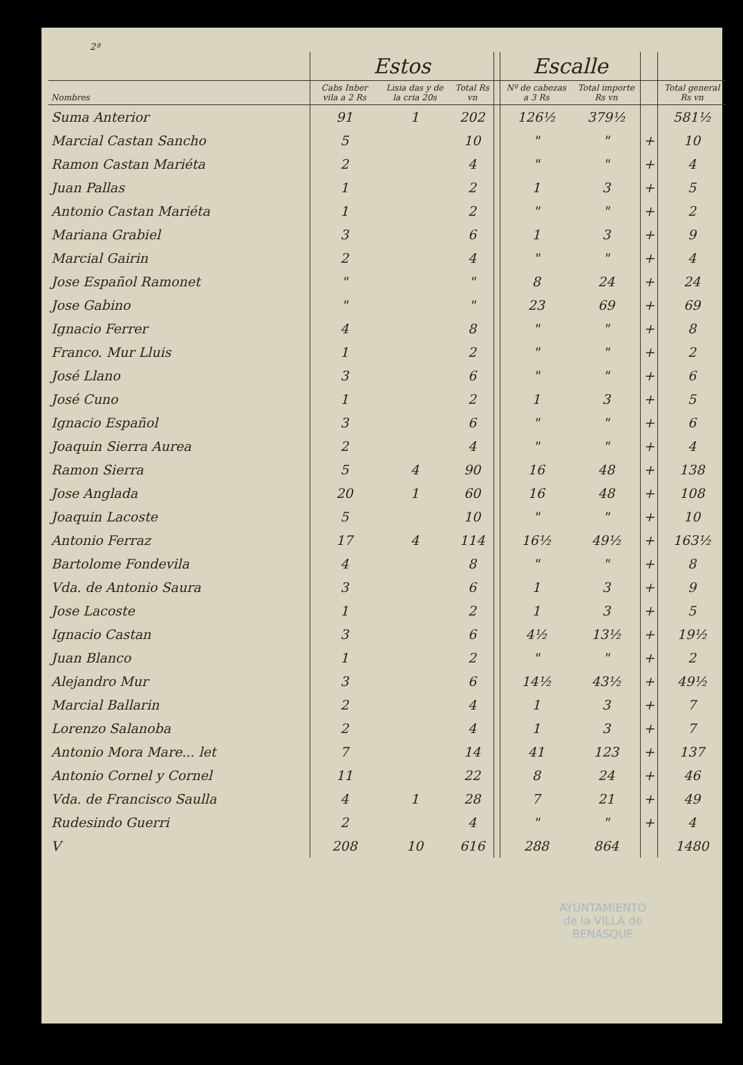2ª
| | Estos | | | | Escalle | | | |
| --- | --- | --- | --- | --- | --- | --- | --- | --- |
| Nombres | Cabs Inber vila a 2 Rs | Lisia das y de la cria 20s | Total Rs vn | | Nº de cabezas a 3 Rs | Total importe Rs vn | | Total general Rs vn |
| Suma Anterior | 91 | 1 | 202 | | 126½ | 379½ | | 581½ |
| Marcial Castan Sancho | 5 | | 10 | | " | " | + | 10 |
| Ramon Castan Mariéta | 2 | | 4 | | " | " | + | 4 |
| Juan Pallas | 1 | | 2 | | 1 | 3 | + | 5 |
| Antonio Castan Mariéta | 1 | | 2 | | " | " | + | 2 |
| Mariana Grabiel | 3 | | 6 | | 1 | 3 | + | 9 |
| Marcial Gairin | 2 | | 4 | | " | " | + | 4 |
| Jose Español Ramonet | " | | " | | 8 | 24 | + | 24 |
| Jose Gabino | " | | " | | 23 | 69 | + | 69 |
| Ignacio Ferrer | 4 | | 8 | | " | " | + | 8 |
| Franco. Mur Lluis | 1 | | 2 | | " | " | + | 2 |
| José Llano | 3 | | 6 | | " | " | + | 6 |
| José Cuno | 1 | | 2 | | 1 | 3 | + | 5 |
| Ignacio Español | 3 | | 6 | | " | " | + | 6 |
| Joaquin Sierra Aurea | 2 | | 4 | | " | " | + | 4 |
| Ramon Sierra | 5 | 4 | 90 | | 16 | 48 | + | 138 |
| Jose Anglada | 20 | 1 | 60 | | 16 | 48 | + | 108 |
| Joaquin Lacoste | 5 | | 10 | | " | " | + | 10 |
| Antonio Ferraz | 17 | 4 | 114 | | 16½ | 49½ | + | 163½ |
| Bartolome Fondevila | 4 | | 8 | | " | " | + | 8 |
| Vda. de Antonio Saura | 3 | | 6 | | 1 | 3 | + | 9 |
| Jose Lacoste | 1 | | 2 | | 1 | 3 | + | 5 |
| Ignacio Castan | 3 | | 6 | | 4½ | 13½ | + | 19½ |
| Juan Blanco | 1 | | 2 | | " | " | + | 2 |
| Alejandro Mur | 3 | | 6 | | 14½ | 43½ | + | 49½ |
| Marcial Ballarin | 2 | | 4 | | 1 | 3 | + | 7 |
| Lorenzo Salanoba | 2 | | 4 | | 1 | 3 | + | 7 |
| Antonio Mora Mare... let | 7 | | 14 | | 41 | 123 | + | 137 |
| Antonio Cornel y Cornel | 11 | | 22 | | 8 | 24 | + | 46 |
| Vda. de Francisco Saulla | 4 | 1 | 28 | | 7 | 21 | + | 49 |
| Rudesindo Guerri | 2 | | 4 | | " | " | + | 4 |
| V | 208 | 10 | 616 | | 288 | 864 | | 1480 |
AYUNTAMIENTO
de la VILLA de
BENASQUE